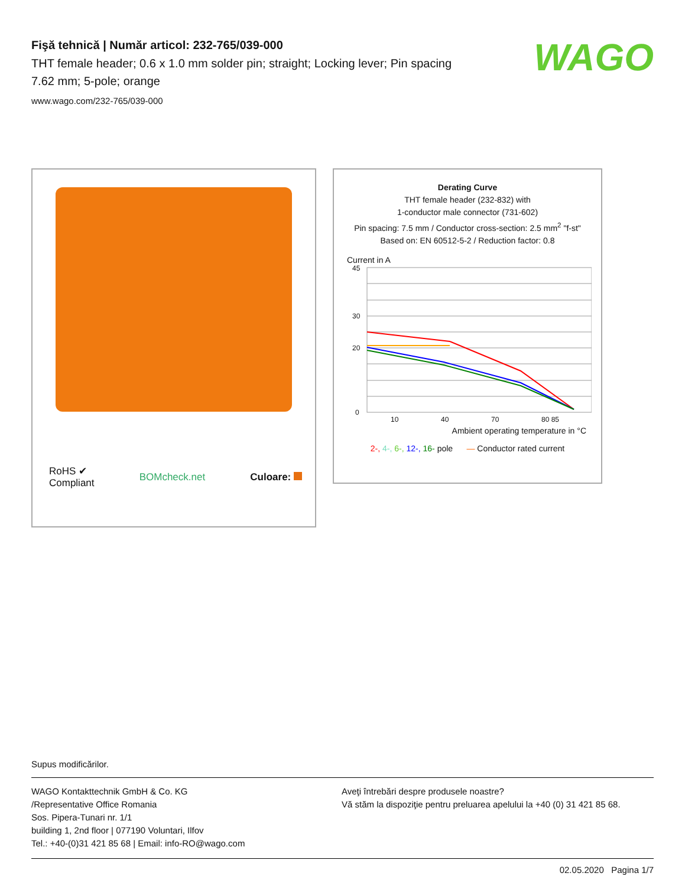WAGO
Fişă tehnică | Număr articol: 232-765/039-000
THT female header; 0.6 x 1.0 mm solder pin; straight; Locking lever; Pin spacing 7.62 mm; 5-pole; orange
www.wago.com/232-765/039-000
RoHS ✔
Compliant BOMcheck.net Culoare:
Derating Curve
THT female header (232-832) with
1-conductor male connector (731-602)
Pin spacing: 7.5 mm / Conductor cross-section: 2.5 mm<sup>2</sup> "f-st"
Based on: EN 60512-5-2 / Reduction factor: 0.8
Current in A
45
30
20
0
10
40
70
80 85
Ambient operating temperature in °C
2-, 4-, 6-, 12-, 16- pole — Conductor rated current
Supus modificărilor.
WAGO Kontakttechnik GmbH & Co. KG
/Representative Office Romania
Sos. Pipera-Tunari nr. 1/1
building 1, 2nd floor | 077190 Voluntari, Ilfov
Tel.: +40-(0)31 421 85 68 | Email: info-RO@wago.com
Aveţi întrebări despre produsele noastre?
Vă stăm la dispoziţie pentru preluarea apelului la +40 (0) 31 421 85 68.
02.05.2020 Pagina 1/7